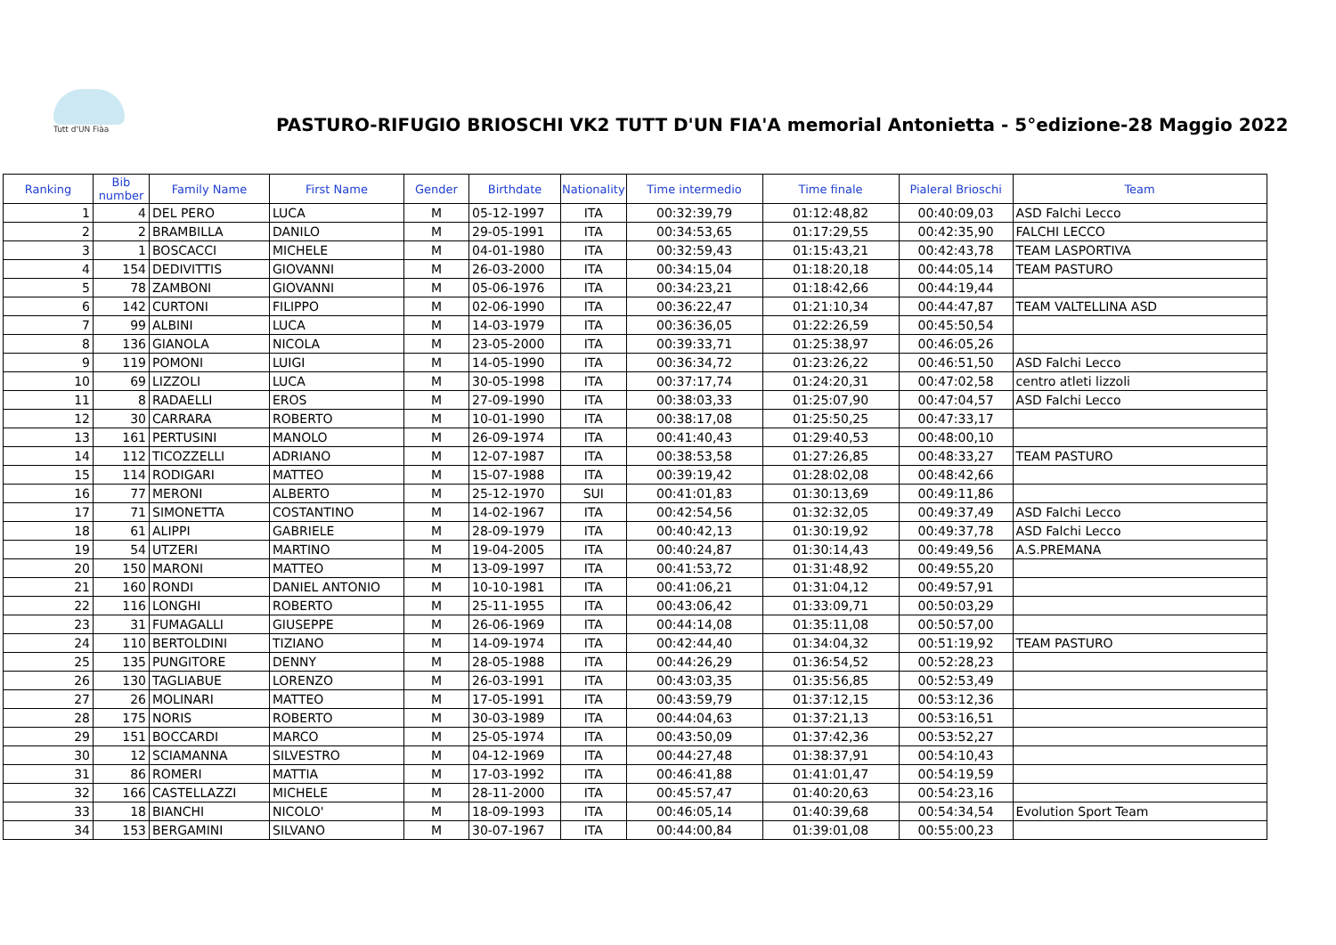Tutt d'UN Fiàa
PASTURO-RIFUGIO BRIOSCHI VK2 TUTT D'UN FIA'A memorial Antonietta - 5°edizione-28 Maggio 2022
| Ranking | Bib number | Family Name | First Name | Gender | Birthdate | Nationality | Time intermedio | Time finale | Pialeral Brioschi | Team |
| --- | --- | --- | --- | --- | --- | --- | --- | --- | --- | --- |
| 1 | 4 | DEL PERO | LUCA | M | 05-12-1997 | ITA | 00:32:39,79 | 01:12:48,82 | 00:40:09,03 | ASD Falchi Lecco |
| 2 | 2 | BRAMBILLA | DANILO | M | 29-05-1991 | ITA | 00:34:53,65 | 01:17:29,55 | 00:42:35,90 | FALCHI LECCO |
| 3 | 1 | BOSCACCI | MICHELE | M | 04-01-1980 | ITA | 00:32:59,43 | 01:15:43,21 | 00:42:43,78 | TEAM LASPORTIVA |
| 4 | 154 | DEDIVITTIS | GIOVANNI | M | 26-03-2000 | ITA | 00:34:15,04 | 01:18:20,18 | 00:44:05,14 | TEAM PASTURO |
| 5 | 78 | ZAMBONI | GIOVANNI | M | 05-06-1976 | ITA | 00:34:23,21 | 01:18:42,66 | 00:44:19,44 | |
| 6 | 142 | CURTONI | FILIPPO | M | 02-06-1990 | ITA | 00:36:22,47 | 01:21:10,34 | 00:44:47,87 | TEAM VALTELLINA ASD |
| 7 | 99 | ALBINI | LUCA | M | 14-03-1979 | ITA | 00:36:36,05 | 01:22:26,59 | 00:45:50,54 | |
| 8 | 136 | GIANOLA | NICOLA | M | 23-05-2000 | ITA | 00:39:33,71 | 01:25:38,97 | 00:46:05,26 | |
| 9 | 119 | POMONI | LUIGI | M | 14-05-1990 | ITA | 00:36:34,72 | 01:23:26,22 | 00:46:51,50 | ASD Falchi Lecco |
| 10 | 69 | LIZZOLI | LUCA | M | 30-05-1998 | ITA | 00:37:17,74 | 01:24:20,31 | 00:47:02,58 | centro atleti lizzoli |
| 11 | 8 | RADAELLI | EROS | M | 27-09-1990 | ITA | 00:38:03,33 | 01:25:07,90 | 00:47:04,57 | ASD Falchi Lecco |
| 12 | 30 | CARRARA | ROBERTO | M | 10-01-1990 | ITA | 00:38:17,08 | 01:25:50,25 | 00:47:33,17 | |
| 13 | 161 | PERTUSINI | MANOLO | M | 26-09-1974 | ITA | 00:41:40,43 | 01:29:40,53 | 00:48:00,10 | |
| 14 | 112 | TICOZZELLI | ADRIANO | M | 12-07-1987 | ITA | 00:38:53,58 | 01:27:26,85 | 00:48:33,27 | TEAM PASTURO |
| 15 | 114 | RODIGARI | MATTEO | M | 15-07-1988 | ITA | 00:39:19,42 | 01:28:02,08 | 00:48:42,66 | |
| 16 | 77 | MERONI | ALBERTO | M | 25-12-1970 | SUI | 00:41:01,83 | 01:30:13,69 | 00:49:11,86 | |
| 17 | 71 | SIMONETTA | COSTANTINO | M | 14-02-1967 | ITA | 00:42:54,56 | 01:32:32,05 | 00:49:37,49 | ASD Falchi Lecco |
| 18 | 61 | ALIPPI | GABRIELE | M | 28-09-1979 | ITA | 00:40:42,13 | 01:30:19,92 | 00:49:37,78 | ASD Falchi Lecco |
| 19 | 54 | UTZERI | MARTINO | M | 19-04-2005 | ITA | 00:40:24,87 | 01:30:14,43 | 00:49:49,56 | A.S.PREMANA |
| 20 | 150 | MARONI | MATTEO | M | 13-09-1997 | ITA | 00:41:53,72 | 01:31:48,92 | 00:49:55,20 | |
| 21 | 160 | RONDI | DANIEL ANTONIO | M | 10-10-1981 | ITA | 00:41:06,21 | 01:31:04,12 | 00:49:57,91 | |
| 22 | 116 | LONGHI | ROBERTO | M | 25-11-1955 | ITA | 00:43:06,42 | 01:33:09,71 | 00:50:03,29 | |
| 23 | 31 | FUMAGALLI | GIUSEPPE | M | 26-06-1969 | ITA | 00:44:14,08 | 01:35:11,08 | 00:50:57,00 | |
| 24 | 110 | BERTOLDINI | TIZIANO | M | 14-09-1974 | ITA | 00:42:44,40 | 01:34:04,32 | 00:51:19,92 | TEAM PASTURO |
| 25 | 135 | PUNGITORE | DENNY | M | 28-05-1988 | ITA | 00:44:26,29 | 01:36:54,52 | 00:52:28,23 | |
| 26 | 130 | TAGLIABUE | LORENZO | M | 26-03-1991 | ITA | 00:43:03,35 | 01:35:56,85 | 00:52:53,49 | |
| 27 | 26 | MOLINARI | MATTEO | M | 17-05-1991 | ITA | 00:43:59,79 | 01:37:12,15 | 00:53:12,36 | |
| 28 | 175 | NORIS | ROBERTO | M | 30-03-1989 | ITA | 00:44:04,63 | 01:37:21,13 | 00:53:16,51 | |
| 29 | 151 | BOCCARDI | MARCO | M | 25-05-1974 | ITA | 00:43:50,09 | 01:37:42,36 | 00:53:52,27 | |
| 30 | 12 | SCIAMANNA | SILVESTRO | M | 04-12-1969 | ITA | 00:44:27,48 | 01:38:37,91 | 00:54:10,43 | |
| 31 | 86 | ROMERI | MATTIA | M | 17-03-1992 | ITA | 00:46:41,88 | 01:41:01,47 | 00:54:19,59 | |
| 32 | 166 | CASTELLAZZI | MICHELE | M | 28-11-2000 | ITA | 00:45:57,47 | 01:40:20,63 | 00:54:23,16 | |
| 33 | 18 | BIANCHI | NICOLO' | M | 18-09-1993 | ITA | 00:46:05,14 | 01:40:39,68 | 00:54:34,54 | Evolution Sport Team |
| 34 | 153 | BERGAMINI | SILVANO | M | 30-07-1967 | ITA | 00:44:00,84 | 01:39:01,08 | 00:55:00,23 | |